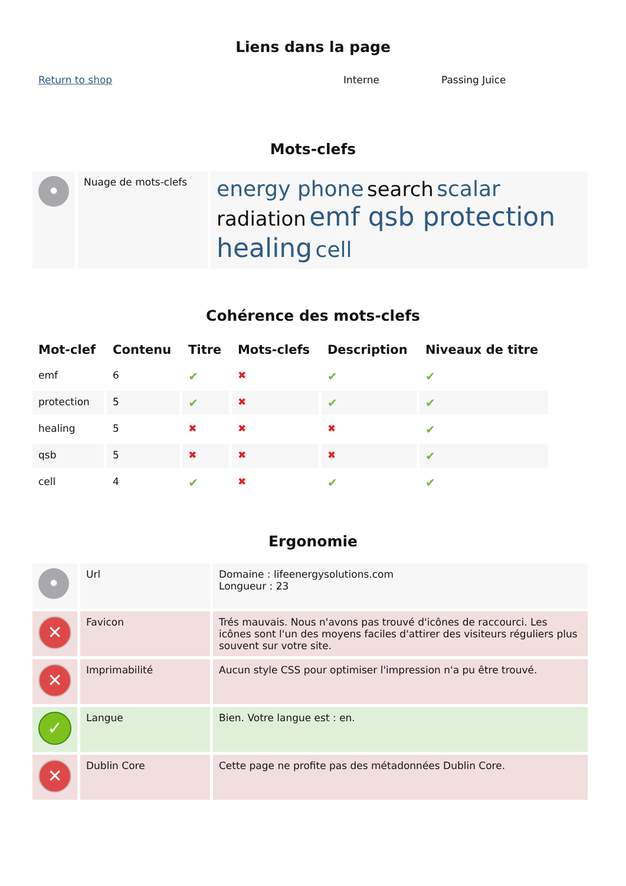Liens dans la page
| Return to shop | Interne | Passing Juice |
Mots-clefs
| • | Nuage de mots-clefs | energy phone search scalar radiation emf qsb protection healing cell |
Cohérence des mots-clefs
| Mot-clef | Contenu | Titre | Mots-clefs | Description | Niveaux de titre |
| --- | --- | --- | --- | --- | --- |
| emf | 6 | ✔ | ✖ | ✔ | ✔ |
| protection | 5 | ✔ | ✖ | ✔ | ✔ |
| healing | 5 | ✖ | ✖ | ✖ | ✔ |
| qsb | 5 | ✖ | ✖ | ✖ | ✔ |
| cell | 4 | ✔ | ✖ | ✔ | ✔ |
Ergonomie
| • | Url | Domaine : lifeenergysolutions.com Longueur : 23 |
| ✕ | Favicon | Trés mauvais. Nous n'avons pas trouvé d'icônes de raccourci. Les icônes sont l'un des moyens faciles d'attirer des visiteurs réguliers plus souvent sur votre site. |
| ✕ | Imprimabilité | Aucun style CSS pour optimiser l'impression n'a pu être trouvé. |
| ✓ | Langue | Bien. Votre langue est : en. |
| ✕ | Dublin Core | Cette page ne profite pas des métadonnées Dublin Core. |